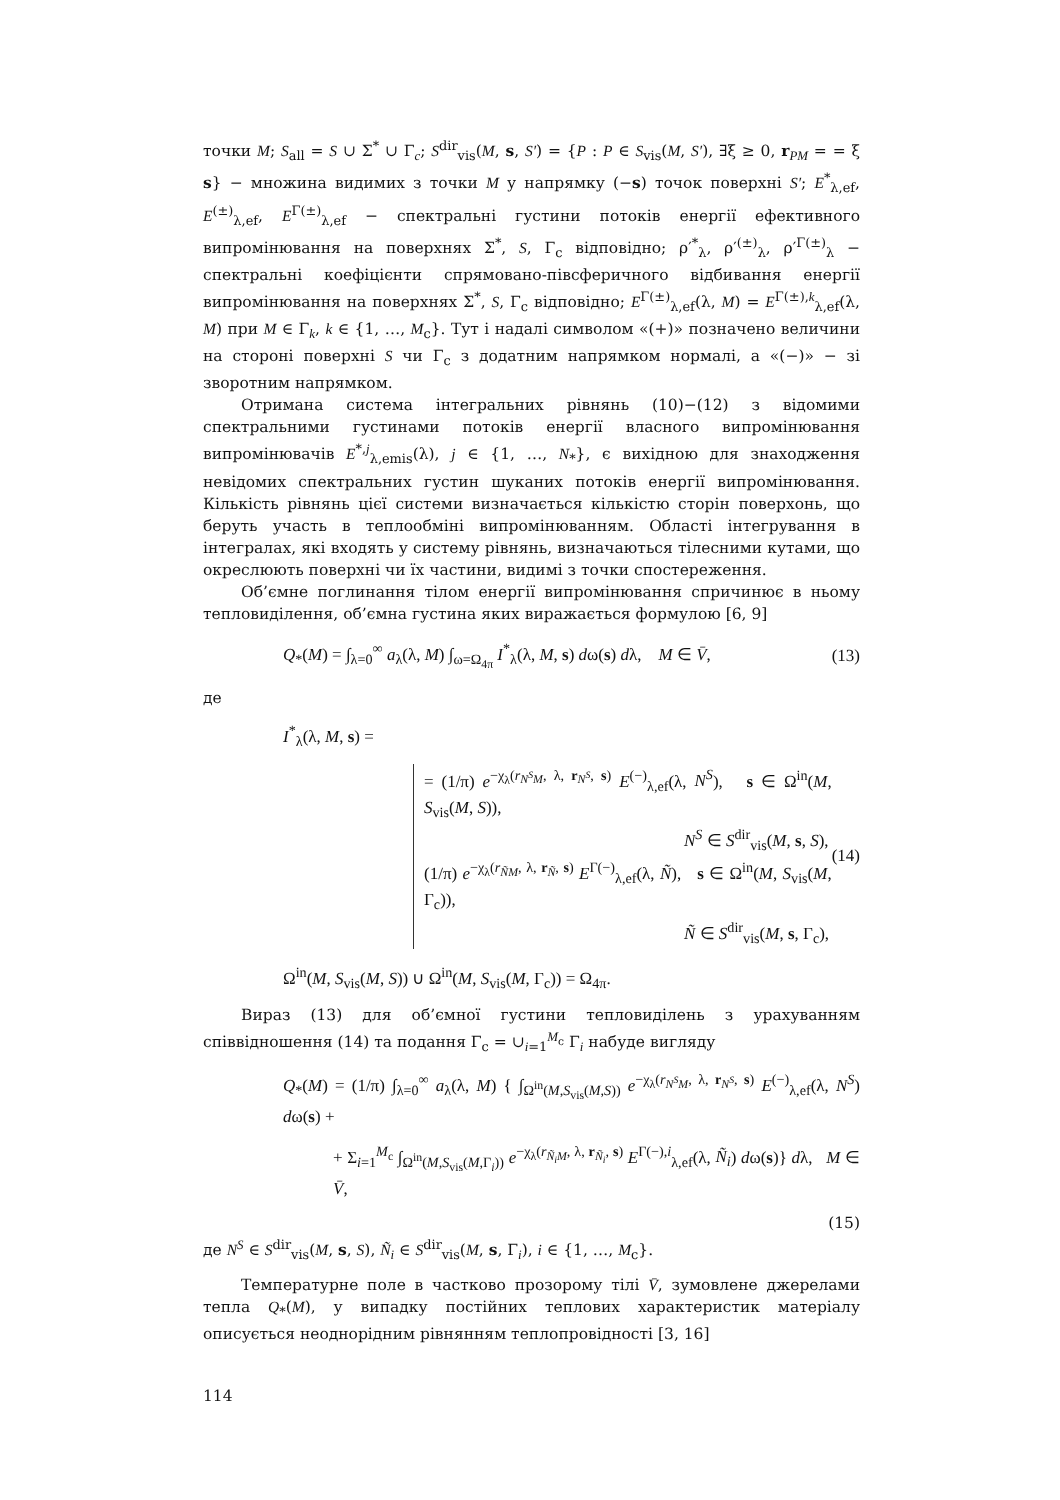точки M; S<sub>all</sub> = S ∪ Σ<sup>*</sup> ∪ Γ<sub>c</sub>; S<sup>dir</sup><sub>vis</sub>(M, s, S′) = {P : P ∈ S<sub>vis</sub>(M, S′), ∃ξ ≥ 0, r<sub>PM</sub> = = ξ s} − множина видимих з точки M у напрямку (−s) точок поверхні S′; E<sup>*</sup><sub>λ,ef</sub>, E<sup>(±)</sup><sub>λ,ef</sub>, E<sup>Γ(±)</sup><sub>λ,ef</sub> − спектральні густини потоків енергії ефективного випромінювання на поверхнях Σ<sup>*</sup>, S, Γ<sub>c</sub> відповідно; ρ′<sup>*</sup><sub>λ</sub>, ρ′<sup>(±)</sup><sub>λ</sub>, ρ′<sup>Γ(±)</sup><sub>λ</sub> − спектральні коефіцієнти спрямовано-півсферичного відбивання енергії випромінювання на поверхнях Σ<sup>*</sup>, S, Γ<sub>c</sub> відповідно; E<sup>Γ(±)</sup><sub>λ,ef</sub>(λ, M) = E<sup>Γ(±),k</sup><sub>λ,ef</sub>(λ, M) при M ∈ Γ<sub>k</sub>, k ∈ {1, …, M<sub>c</sub>}. Тут і надалі символом «(+)» позначено величини на стороні поверхні S чи Γ<sub>c</sub> з додатним напрямком нормалі, а «(−)» − зі зворотним напрямком.
Отримана система інтегральних рівнянь (10)−(12) з відомими спектральними густинами потоків енергії власного випромінювання випромінювачів E<sup>*,j</sup><sub>λ,emis</sub>(λ), j ∈ {1, …, N<sub>*</sub>}, є вихідною для знаходження невідомих спектральних густин шуканих потоків енергії випромінювання. Кількість рівнянь цієї системи визначається кількістю сторін поверхонь, що беруть участь в теплообміні випромінюванням. Області інтегрування в інтегралах, які входять у систему рівнянь, визначаються тілесними кутами, що окреслюють поверхні чи їх частини, видимі з точки спостереження.
Об’ємне поглинання тілом енергії випромінювання спричинює в ньому тепловиділення, об’ємна густина яких виражається формулою [6, 9]
Q<sub>*</sub>(M) = ∫<sub>λ=0</sub><sup>∞</sup> a<sub>λ</sub>(λ, M) ∫<sub>ω=Ω<sub>4π</sub></sub> I<sup>*</sup><sub>λ</sub>(λ, M, s) dω(s) dλ, M ∈ V̄, (13)
де
I<sup>*</sup><sub>λ</sub>(λ, M, s) =
= (1/π) e<sup>−χ<sub>λ</sub>(r<sub>N<sup>S</sup>M</sub>, λ, r<sub>N<sup>S</sup></sub>, s)</sup> E<sup>(−)</sup><sub>λ,ef</sub>(λ, N<sup>S</sup>), s ∈ Ω<sup>in</sup>(M, S<sub>vis</sub>(M, S)),
N<sup>S</sup> ∈ S<sup>dir</sup><sub>vis</sub>(M, s, S),
(1/π) e<sup>−χ<sub>λ</sub>(r<sub>ÑM</sub>, λ, r<sub>Ñ</sub>, s)</sup> E<sup>Γ(−)</sup><sub>λ,ef</sub>(λ, Ñ), s ∈ Ω<sup>in</sup>(M, S<sub>vis</sub>(M, Γ<sub>c</sub>)),
Ñ ∈ S<sup>dir</sup><sub>vis</sub>(M, s, Γ<sub>c</sub>),
(14)
Ω<sup>in</sup>(M, S<sub>vis</sub>(M, S)) ∪ Ω<sup>in</sup>(M, S<sub>vis</sub>(M, Γ<sub>c</sub>)) = Ω<sub>4π</sub>.
Вираз (13) для об’ємної густини тепловиділень з урахуванням співвідношення (14) та подання Γ<sub>c</sub> = ∪<sub>i=1</sub><sup>M<sub>c</sub></sup> Γ<sub>i</sub> набуде вигляду
Q<sub>*</sub>(M) = (1/π) ∫<sub>λ=0</sub><sup>∞</sup> a<sub>λ</sub>(λ, M) { ∫<sub>Ω<sup>in</sup>(M,S<sub>vis</sub>(M,S))</sub> e<sup>−χ<sub>λ</sub>(r<sub>N<sup>S</sup>M</sub>, λ, r<sub>N<sup>S</sup></sub>, s)</sup> E<sup>(−)</sup><sub>λ,ef</sub>(λ, N<sup>S</sup>) dω(s) +
+ Σ<sub>i=1</sub><sup>M<sub>c</sub></sup> ∫<sub>Ω<sup>in</sup>(M,S<sub>vis</sub>(M,Γ<sub>i</sub>))</sub> e<sup>−χ<sub>λ</sub>(r<sub>Ñ<sub>i</sub>M</sub>, λ, r<sub>Ñ<sub>i</sub></sub>, s)</sup> E<sup>Γ(−),i</sup><sub>λ,ef</sub>(λ, Ñ<sub>i</sub>) dω(s)} dλ, M ∈ V̄,
(15)
де N<sup>S</sup> ∈ S<sup>dir</sup><sub>vis</sub>(M, s, S), Ñ<sub>i</sub> ∈ S<sup>dir</sup><sub>vis</sub>(M, s, Γ<sub>i</sub>), i ∈ {1, …, M<sub>c</sub>}.
Температурне поле в частково прозорому тілі V̄, зумовлене джерелами тепла Q<sub>*</sub>(M), у випадку постійних теплових характеристик матеріалу описується неоднорідним рівнянням теплопровідності [3, 16]
114